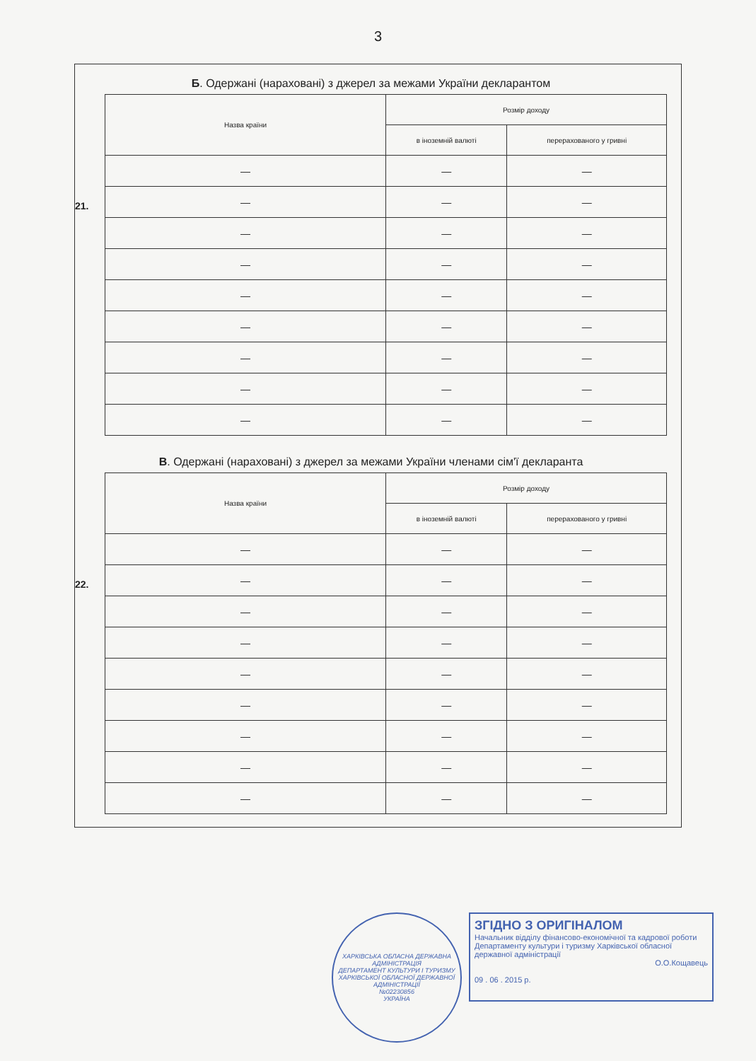3
Б. Одержані (нараховані) з джерел за межами України декларантом
21.
| Назва країни | Розмір доходу | |
| --- | --- | --- |
| | в іноземній валюті | перерахованого у гривні |
| — | — | — |
| — | — | — |
| — | — | — |
| — | — | — |
| — | — | — |
| — | — | — |
| — | — | — |
| — | — | — |
| — | — | — |
В. Одержані (нараховані) з джерел за межами України членами сім'ї декларанта
22.
| Назва країни | Розмір доходу | |
| --- | --- | --- |
| | в іноземній валюті | перерахованого у гривні |
| — | — | — |
| — | — | — |
| — | — | — |
| — | — | — |
| — | — | — |
| — | — | — |
| — | — | — |
| — | — | — |
| — | — | — |
ХАРКІВСЬКА ОБЛАСНА ДЕРЖАВНА АДМІНІСТРАЦІЯ
ДЕПАРТАМЕНТ КУЛЬТУРИ І ТУРИЗМУ ХАРКІВСЬКОЇ ОБЛАСНОЇ ДЕРЖАВНОЇ АДМІНІСТРАЦІЇ
№02230856
УКРАЇНА
ЗГІДНО З ОРИГІНАЛОМ
Начальник відділу фінансово-економічної та кадрової роботи Департаменту культури і туризму Харківської обласної державної адміністрації
О.О.Кощавець
09 . 06 . 2015 р.